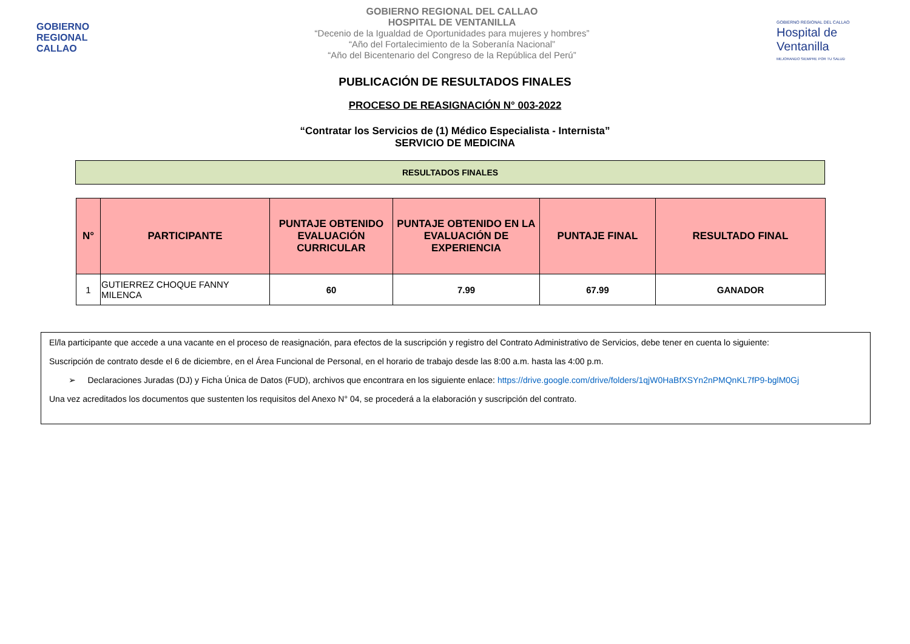GOBIERNO
REGIONAL
CALLAO
GOBIERNO REGIONAL DEL CALLAO
HOSPITAL DE VENTANILLA
“Decenio de la Igualdad de Oportunidades para mujeres y hombres”
“Año del Fortalecimiento de la Soberanía Nacional”
“Año del Bicentenario del Congreso de la República del Perú”
GOBIERNO REGIONAL DEL CALLAO
Hospital de Ventanilla
MEJORANDO SIEMPRE POR TU SALUD
PUBLICACIÓN DE RESULTADOS FINALES
PROCESO DE REASIGNACIÓN N° 003-2022
“Contratar los Servicios de (1) Médico Especialista - Internista”
SERVICIO DE MEDICINA
RESULTADOS FINALES
| N° | PARTICIPANTE | PUNTAJE OBTENIDO EVALUACIÓN CURRICULAR | PUNTAJE OBTENIDO EN LA EVALUACIÓN DE EXPERIENCIA | PUNTAJE FINAL | RESULTADO FINAL |
| --- | --- | --- | --- | --- | --- |
| 1 | GUTIERREZ CHOQUE FANNY MILENCA | 60 | 7.99 | 67.99 | GANADOR |
El/la participante que accede a una vacante en el proceso de reasignación, para efectos de la suscripción y registro del Contrato Administrativo de Servicios, debe tener en cuenta lo siguiente:
Suscripción de contrato desde el 6 de diciembre, en el Área Funcional de Personal, en el horario de trabajo desde las 8:00 a.m. hasta las 4:00 p.m.
➢ Declaraciones Juradas (DJ) y Ficha Única de Datos (FUD), archivos que encontrara en los siguiente enlace: https://drive.google.com/drive/folders/1qjW0HaBfXSYn2nPMQnKL7fP9-bglM0Gj
Una vez acreditados los documentos que sustenten los requisitos del Anexo N° 04, se procederá a la elaboración y suscripción del contrato.